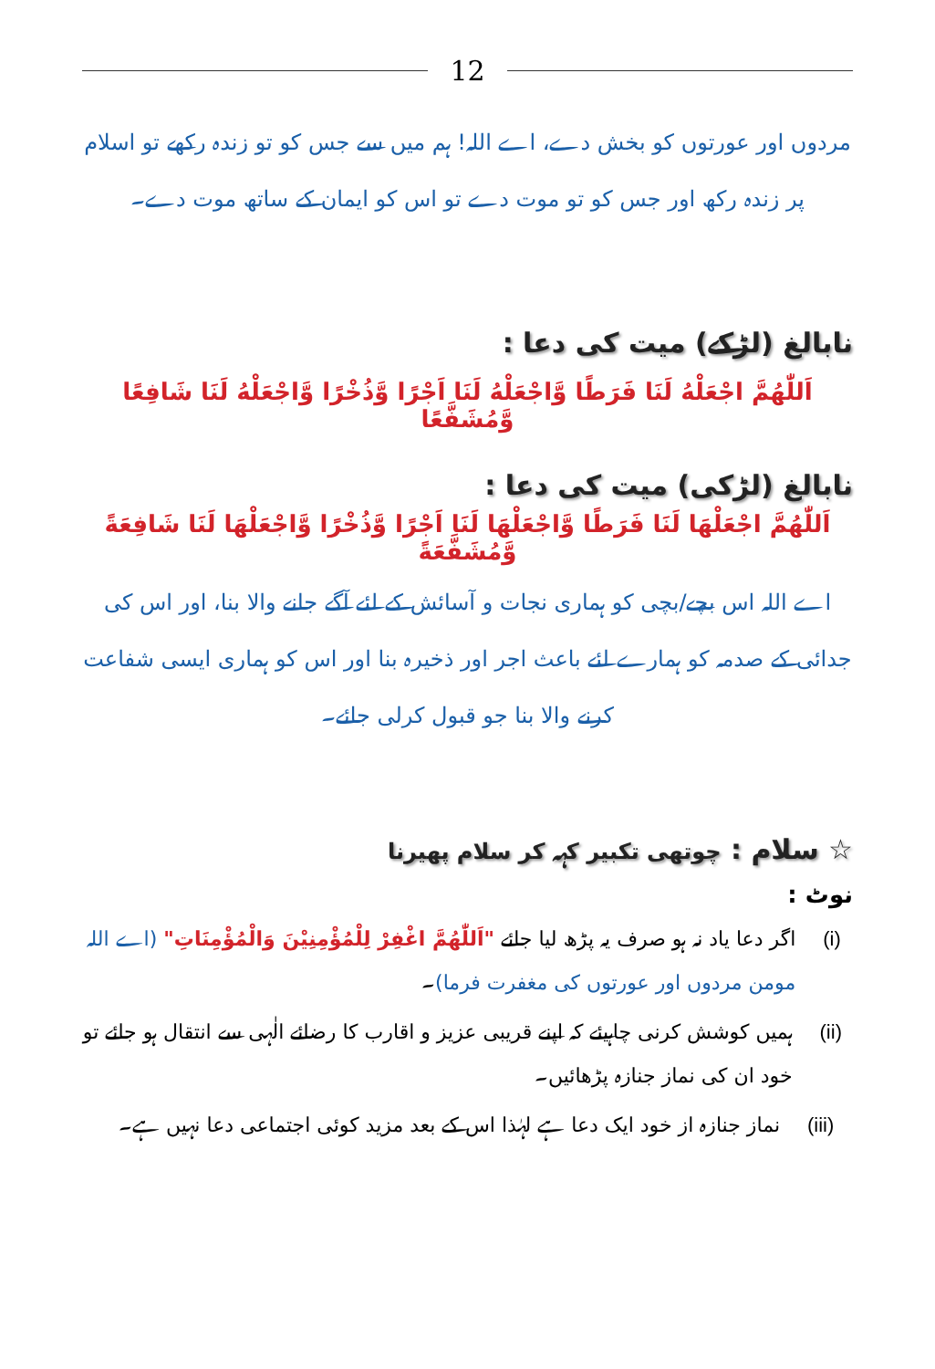12
مردوں اور عورتوں کو بخش دے، اے اللہ! ہم میں سے جس کو تو زندہ رکھے تو اسلام پر زندہ رکھ اور جس کو تو موت دے تو اس کو ایمان کے ساتھ موت دے۔
نابالغ (لڑکے) میت کی دعا :
اَللّٰھُمَّ اجْعَلْهُ لَنَا فَرَطًا وَّاجْعَلْهُ لَنَا اَجْرًا وَّذُخْرًا وَّاجْعَلْهُ لَنَا شَافِعًا وَّمُشَفَّعًا
نابالغ (لڑکی) میت کی دعا :
اَللّٰھُمَّ اجْعَلْهَا لَنَا فَرَطًا وَّاجْعَلْهَا لَنَا اَجْرًا وَّذُخْرًا وَّاجْعَلْهَا لَنَا شَافِعَةً وَّمُشَفَّعَةً
اے اللہ اس بچے/بچی کو ہماری نجات و آسائش کے لئے آگے جانے والا بنا، اور اس کی جدائی کے صدمہ کو ہمارے لئے باعث اجر اور ذخیرہ بنا اور اس کو ہماری ایسی شفاعت کرنے والا بنا جو قبول کرلی جائے۔
☆ سلام : چوتھی تکبیر کہہ کر سلام پھیرنا
نوٹ :
(i) اگر دعا یاد نہ ہو صرف یہ پڑھ لیا جائے "اَللّٰھُمَّ اغْفِرْ لِلْمُؤْمِنِیْنَ وَالْمُؤْمِنَاتِ" (اے اللہ مومن مردوں اور عورتوں کی مغفرت فرما)۔
(ii)
ہمیں کوشش کرنی چاہیئے کہ اپنے قریبی عزیز و اقارب کا رضائے الٰہی سے انتقال ہو جائے تو خود ان کی نماز جنازہ پڑھائیں۔
(iii)
نماز جنازہ از خود ایک دعا ہے لہٰذا اس کے بعد مزید کوئی اجتماعی دعا نہیں ہے۔